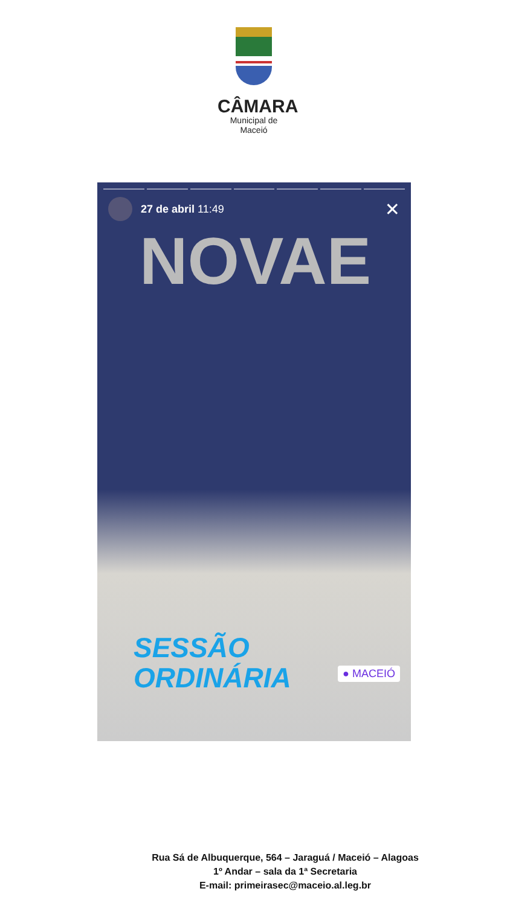CÂMARA
Municipal de Maceió
27 de abril 11:49 ✕
NOVAE
SESSÃO
ORDINÁRIA
● MACEIÓ
Rua Sá de Albuquerque, 564 – Jaraguá / Maceió – Alagoas
1º Andar – sala da 1ª Secretaria
E-mail: primeirasec@maceio.al.leg.br